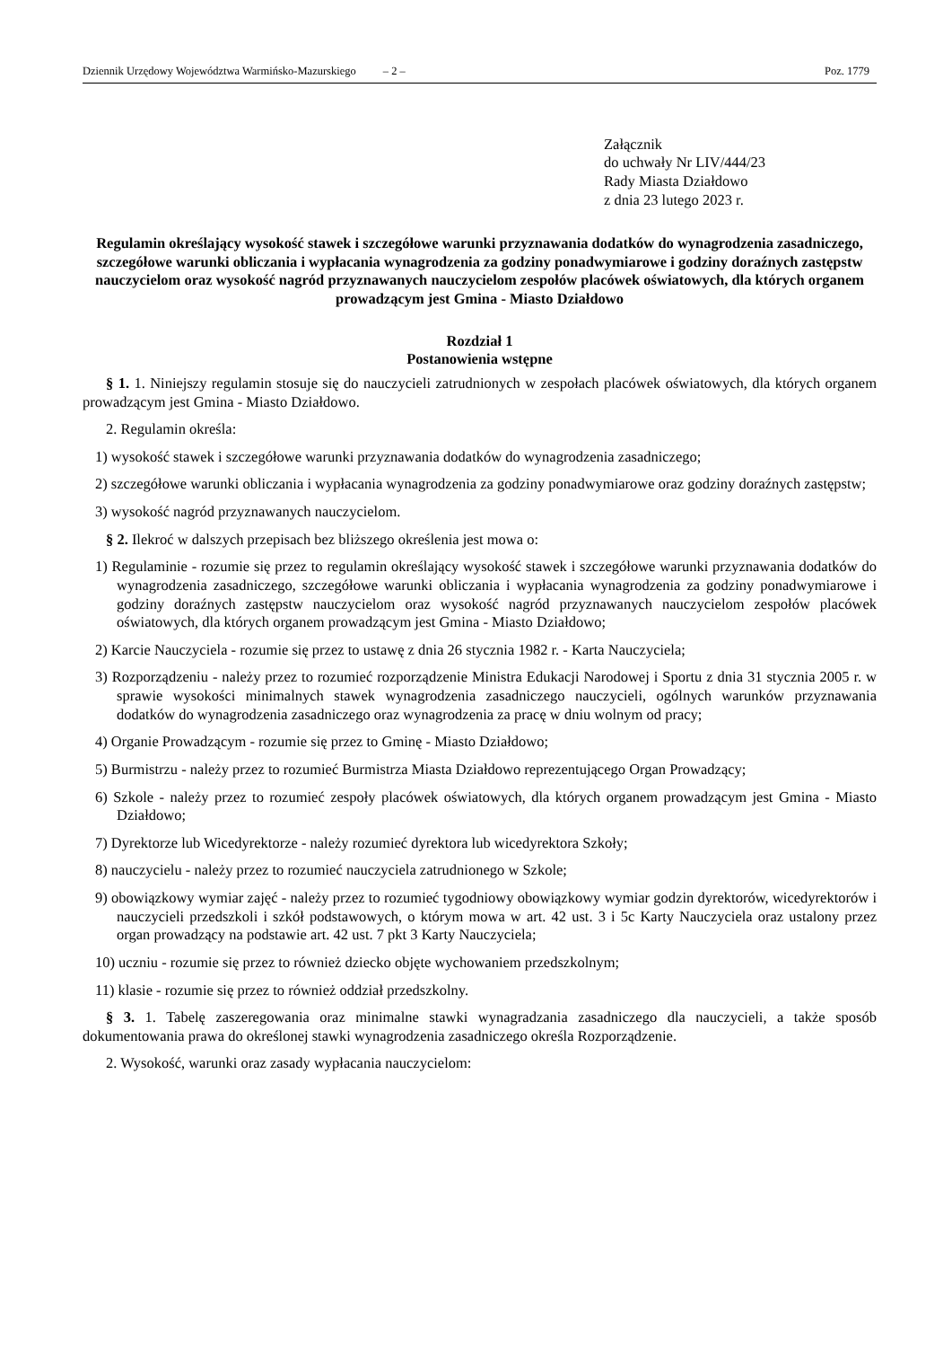Dziennik Urzędowy Województwa Warmińsko-Mazurskiego – 2 – Poz. 1779
Załącznik
do uchwały Nr LIV/444/23
Rady Miasta Działdowo
z dnia 23 lutego 2023 r.
Regulamin określający wysokość stawek i szczegółowe warunki przyznawania dodatków do wynagrodzenia zasadniczego, szczegółowe warunki obliczania i wypłacania wynagrodzenia za godziny ponadwymiarowe i godziny doraźnych zastępstw nauczycielom oraz wysokość nagród przyznawanych nauczycielom zespołów placówek oświatowych, dla których organem prowadzącym jest Gmina - Miasto Działdowo
Rozdział 1
Postanowienia wstępne
§ 1. 1. Niniejszy regulamin stosuje się do nauczycieli zatrudnionych w zespołach placówek oświatowych, dla których organem prowadzącym jest Gmina - Miasto Działdowo.
2. Regulamin określa:
1) wysokość stawek i szczegółowe warunki przyznawania dodatków do wynagrodzenia zasadniczego;
2) szczegółowe warunki obliczania i wypłacania wynagrodzenia za godziny ponadwymiarowe oraz godziny doraźnych zastępstw;
3) wysokość nagród przyznawanych nauczycielom.
§ 2. Ilekroć w dalszych przepisach bez bliższego określenia jest mowa o:
1) Regulaminie - rozumie się przez to regulamin określający wysokość stawek i szczegółowe warunki przyznawania dodatków do wynagrodzenia zasadniczego, szczegółowe warunki obliczania i wypłacania wynagrodzenia za godziny ponadwymiarowe i godziny doraźnych zastępstw nauczycielom oraz wysokość nagród przyznawanych nauczycielom zespołów placówek oświatowych, dla których organem prowadzącym jest Gmina - Miasto Działdowo;
2) Karcie Nauczyciela - rozumie się przez to ustawę z dnia 26 stycznia 1982 r. - Karta Nauczyciela;
3) Rozporządzeniu - należy przez to rozumieć rozporządzenie Ministra Edukacji Narodowej i Sportu z dnia 31 stycznia 2005 r. w sprawie wysokości minimalnych stawek wynagrodzenia zasadniczego nauczycieli, ogólnych warunków przyznawania dodatków do wynagrodzenia zasadniczego oraz wynagrodzenia za pracę w dniu wolnym od pracy;
4) Organie Prowadzącym - rozumie się przez to Gminę - Miasto Działdowo;
5) Burmistrzu - należy przez to rozumieć Burmistrza Miasta Działdowo reprezentującego Organ Prowadzący;
6) Szkole - należy przez to rozumieć zespoły placówek oświatowych, dla których organem prowadzącym jest Gmina - Miasto Działdowo;
7) Dyrektorze lub Wicedyrektorze - należy rozumieć dyrektora lub wicedyrektora Szkoły;
8) nauczycielu - należy przez to rozumieć nauczyciela zatrudnionego w Szkole;
9) obowiązkowy wymiar zajęć - należy przez to rozumieć tygodniowy obowiązkowy wymiar godzin dyrektorów, wicedyrektorów i nauczycieli przedszkoli i szkół podstawowych, o którym mowa w art. 42 ust. 3 i 5c Karty Nauczyciela oraz ustalony przez organ prowadzący na podstawie art. 42 ust. 7 pkt 3 Karty Nauczyciela;
10) uczniu - rozumie się przez to również dziecko objęte wychowaniem przedszkolnym;
11) klasie - rozumie się przez to również oddział przedszkolny.
§ 3. 1. Tabelę zaszeregowania oraz minimalne stawki wynagradzania zasadniczego dla nauczycieli, a także sposób dokumentowania prawa do określonej stawki wynagrodzenia zasadniczego określa Rozporządzenie.
2. Wysokość, warunki oraz zasady wypłacania nauczycielom: